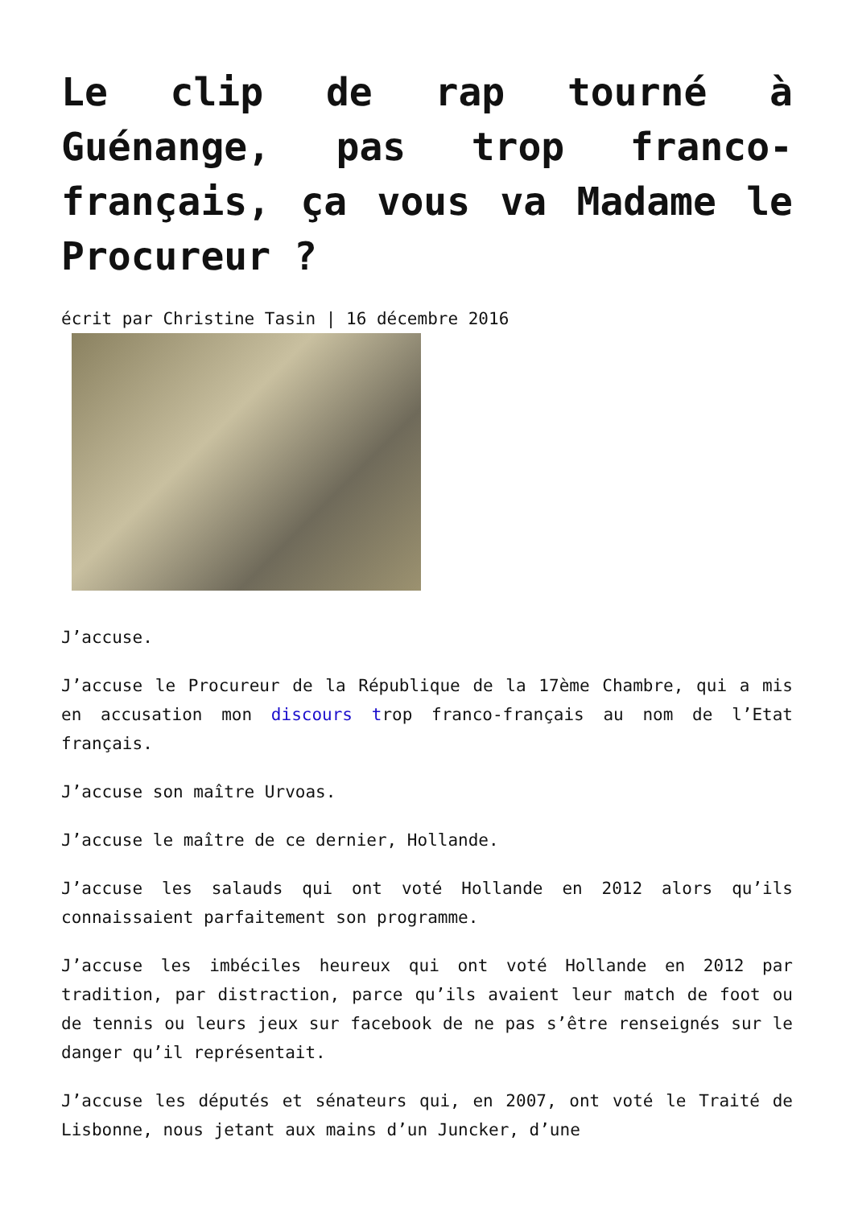Le clip de rap tourné à Guénange, pas trop franco-français, ça vous va Madame le Procureur ?
écrit par Christine Tasin | 16 décembre 2016
J’accuse.
J’accuse le Procureur de la République de la 17ème Chambre, qui a mis en accusation mon discours trop franco-français au nom de l’Etat français.
J’accuse son maître Urvoas.
J’accuse le maître de ce dernier, Hollande.
J’accuse les salauds qui ont voté Hollande en 2012 alors qu’ils connaissaient parfaitement son programme.
J’accuse les imbéciles heureux qui ont voté Hollande en 2012 par tradition, par distraction, parce qu’ils avaient leur match de foot ou de tennis ou leurs jeux sur facebook de ne pas s’être renseignés sur le danger qu’il représentait.
J’accuse les députés et sénateurs qui, en 2007, ont voté le Traité de Lisbonne, nous jetant aux mains d’un Juncker, d’une